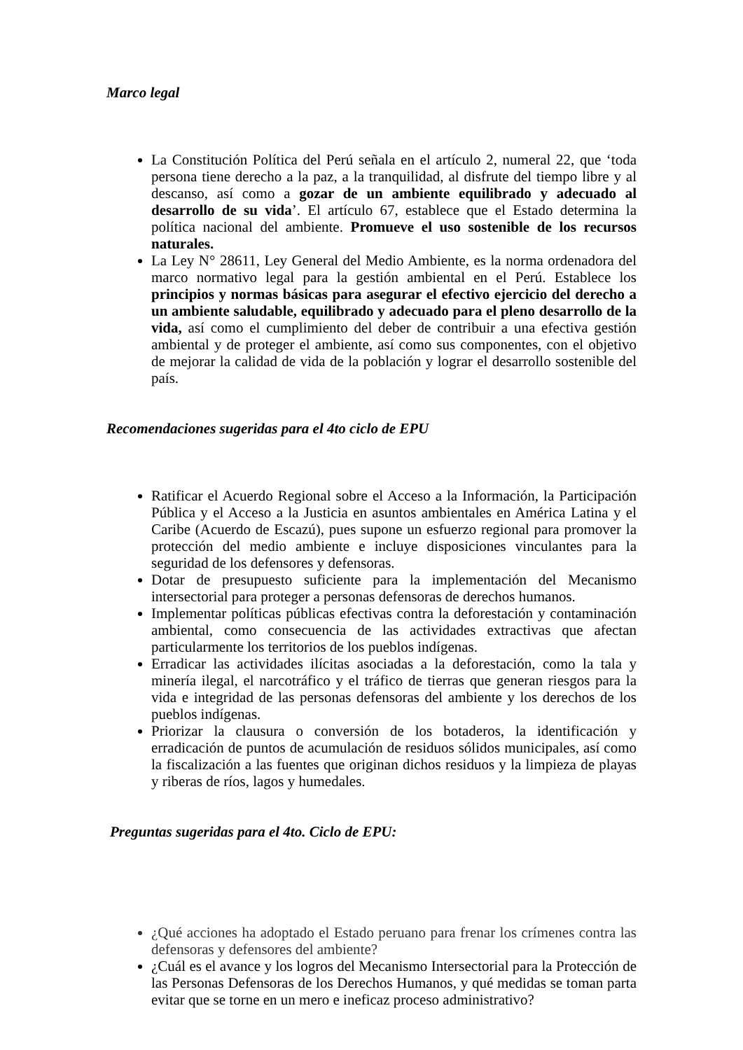Marco legal
La Constitución Política del Perú señala en el artículo 2, numeral 22, que ‘toda persona tiene derecho a la paz, a la tranquilidad, al disfrute del tiempo libre y al descanso, así como a gozar de un ambiente equilibrado y adecuado al desarrollo de su vida’. El artículo 67, establece que el Estado determina la política nacional del ambiente. Promueve el uso sostenible de los recursos naturales.
La Ley N° 28611, Ley General del Medio Ambiente, es la norma ordenadora del marco normativo legal para la gestión ambiental en el Perú. Establece los principios y normas básicas para asegurar el efectivo ejercicio del derecho a un ambiente saludable, equilibrado y adecuado para el pleno desarrollo de la vida, así como el cumplimiento del deber de contribuir a una efectiva gestión ambiental y de proteger el ambiente, así como sus componentes, con el objetivo de mejorar la calidad de vida de la población y lograr el desarrollo sostenible del país.
Recomendaciones sugeridas para el 4to ciclo de EPU
Ratificar el Acuerdo Regional sobre el Acceso a la Información, la Participación Pública y el Acceso a la Justicia en asuntos ambientales en América Latina y el Caribe (Acuerdo de Escazú), pues supone un esfuerzo regional para promover la protección del medio ambiente e incluye disposiciones vinculantes para la seguridad de los defensores y defensoras.
Dotar de presupuesto suficiente para la implementación del Mecanismo intersectorial para proteger a personas defensoras de derechos humanos.
Implementar políticas públicas efectivas contra la deforestación y contaminación ambiental, como consecuencia de las actividades extractivas que afectan particularmente los territorios de los pueblos indígenas.
Erradicar las actividades ilícitas asociadas a la deforestación, como la tala y minería ilegal, el narcotráfico y el tráfico de tierras que generan riesgos para la vida e integridad de las personas defensoras del ambiente y los derechos de los pueblos indígenas.
Priorizar la clausura o conversión de los botaderos, la identificación y erradicación de puntos de acumulación de residuos sólidos municipales, así como la fiscalización a las fuentes que originan dichos residuos y la limpieza de playas y riberas de ríos, lagos y humedales.
Preguntas sugeridas para el 4to. Ciclo de EPU:
¿Qué acciones ha adoptado el Estado peruano para frenar los crímenes contra las defensoras y defensores del ambiente?
¿Cuál es el avance y los logros del Mecanismo Intersectorial para la Protección de las Personas Defensoras de los Derechos Humanos, y qué medidas se toman parta evitar que se torne en un mero e ineficaz proceso administrativo?